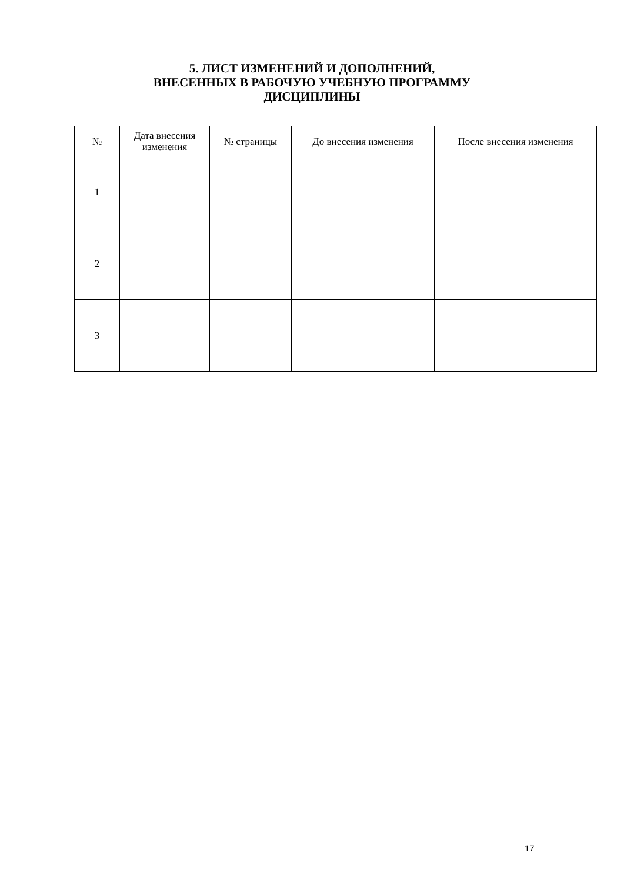5. ЛИСТ ИЗМЕНЕНИЙ И ДОПОЛНЕНИЙ,
ВНЕСЕННЫХ В РАБОЧУЮ УЧЕБНУЮ ПРОГРАММУ
ДИСЦИПЛИНЫ
| № | Дата внесения изменения | № страницы | До внесения изменения | После внесения изменения |
| --- | --- | --- | --- | --- |
| 1 | | | | |
| 2 | | | | |
| 3 | | | | |
17